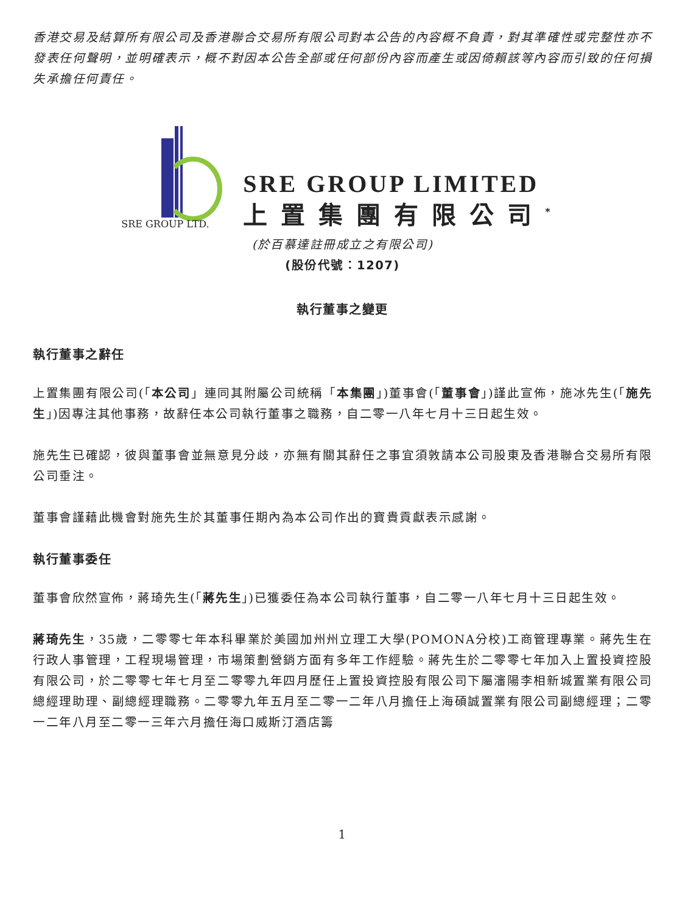香港交易及結算所有限公司及香港聯合交易所有限公司對本公告的內容概不負責，對其準確性或完整性亦不發表任何聲明，並明確表示，概不對因本公告全部或任何部份內容而產生或因倚賴該等內容而引致的任何損失承擔任何責任。
SRE GROUP LTD.
SRE GROUP LIMITED
上置集團有限公司<sup>*</sup>
(於百慕達註冊成立之有限公司)
(股份代號：1207)
執行董事之變更
執行董事之辭任
上置集團有限公司(「本公司」連同其附屬公司統稱「本集團」)董事會(「董事會」)謹此宣佈，施冰先生(「施先生」)因專注其他事務，故辭任本公司執行董事之職務，自二零一八年七月十三日起生效。
施先生已確認，彼與董事會並無意見分歧，亦無有關其辭任之事宜須敦請本公司股東及香港聯合交易所有限公司垂注。
董事會謹藉此機會對施先生於其董事任期內為本公司作出的寶貴貢獻表示感謝。
執行董事委任
董事會欣然宣佈，蔣琦先生(「蔣先生」)已獲委任為本公司執行董事，自二零一八年七月十三日起生效。
蔣琦先生，35歲，二零零七年本科畢業於美國加州州立理工大學(POMONA分校)工商管理專業。蔣先生在行政人事管理，工程現場管理，市場策劃營銷方面有多年工作經驗。蔣先生於二零零七年加入上置投資控股有限公司，於二零零七年七月至二零零九年四月歷任上置投資控股有限公司下屬瀋陽李相新城置業有限公司總經理助理、副總經理職務。二零零九年五月至二零一二年八月擔任上海碩誠置業有限公司副總經理；二零一二年八月至二零一三年六月擔任海口威斯汀酒店籌
1